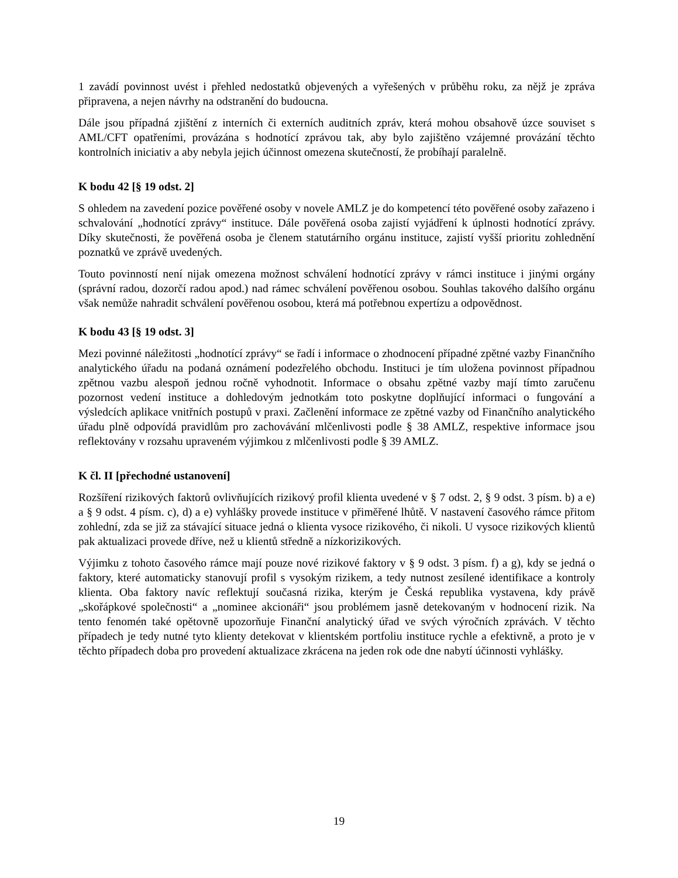1 zavádí povinnost uvést i přehled nedostatků objevených a vyřešených v průběhu roku, za nějž je zpráva připravena, a nejen návrhy na odstranění do budoucna.
Dále jsou případná zjištění z interních či externích auditních zpráv, která mohou obsahově úzce souviset s AML/CFT opatřeními, provázána s hodnotící zprávou tak, aby bylo zajištěno vzájemné provázání těchto kontrolních iniciativ a aby nebyla jejich účinnost omezena skutečností, že probíhají paralelně.
K bodu 42 [§ 19 odst. 2]
S ohledem na zavedení pozice pověřené osoby v novele AMLZ je do kompetencí této pověřené osoby zařazeno i schvalování „hodnotící zprávy“ instituce. Dále pověřená osoba zajistí vyjádření k úplnosti hodnotící zprávy. Díky skutečnosti, že pověřená osoba je členem statutárního orgánu instituce, zajistí vyšší prioritu zohlednění poznatků ve zprávě uvedených.
Touto povinností není nijak omezena možnost schválení hodnotící zprávy v rámci instituce i jinými orgány (správní radou, dozorčí radou apod.) nad rámec schválení pověřenou osobou. Souhlas takového dalšího orgánu však nemůže nahradit schválení pověřenou osobou, která má potřebnou expertízu a odpovědnost.
K bodu 43 [§ 19 odst. 3]
Mezi povinné náležitosti „hodnotící zprávy“ se řadí i informace o zhodnocení případné zpětné vazby Finančního analytického úřadu na podaná oznámení podezřelého obchodu. Instituci je tím uložena povinnost případnou zpětnou vazbu alespoň jednou ročně vyhodnotit. Informace o obsahu zpětné vazby mají tímto zaručenu pozornost vedení instituce a dohledovým jednotkám toto poskytne doplňující informaci o fungování a výsledcích aplikace vnitřních postupů v praxi. Začlenění informace ze zpětné vazby od Finančního analytického úřadu plně odpovídá pravidlům pro zachovávání mlčenlivosti podle § 38 AMLZ, respektive informace jsou reflektovány v rozsahu upraveném výjimkou z mlčenlivosti podle § 39 AMLZ.
K čl. II [přechodné ustanovení]
Rozšíření rizikových faktorů ovlivňujících rizikový profil klienta uvedené v § 7 odst. 2, § 9 odst. 3 písm. b) a e) a § 9 odst. 4 písm. c), d) a e) vyhlášky provede instituce v přiměřené lhůtě. V nastavení časového rámce přitom zohlední, zda se již za stávající situace jedná o klienta vysoce rizikového, či nikoli. U vysoce rizikových klientů pak aktualizaci provede dříve, než u klientů středně a nízkorizikových.
Výjimku z tohoto časového rámce mají pouze nové rizikové faktory v § 9 odst. 3 písm. f) a g), kdy se jedná o faktory, které automaticky stanovují profil s vysokým rizikem, a tedy nutnost zesílené identifikace a kontroly klienta. Oba faktory navíc reflektují současná rizika, kterým je Česká republika vystavena, kdy právě „skořápkové společnosti“ a „nominee akcionáři“ jsou problémem jasně detekovaným v hodnocení rizik. Na tento fenomén také opětovně upozorňuje Finanční analytický úřad ve svých výročních zprávách. V těchto případech je tedy nutné tyto klienty detekovat v klientském portfoliu instituce rychle a efektivně, a proto je v těchto případech doba pro provedení aktualizace zkrácena na jeden rok ode dne nabytí účinnosti vyhlášky.
19